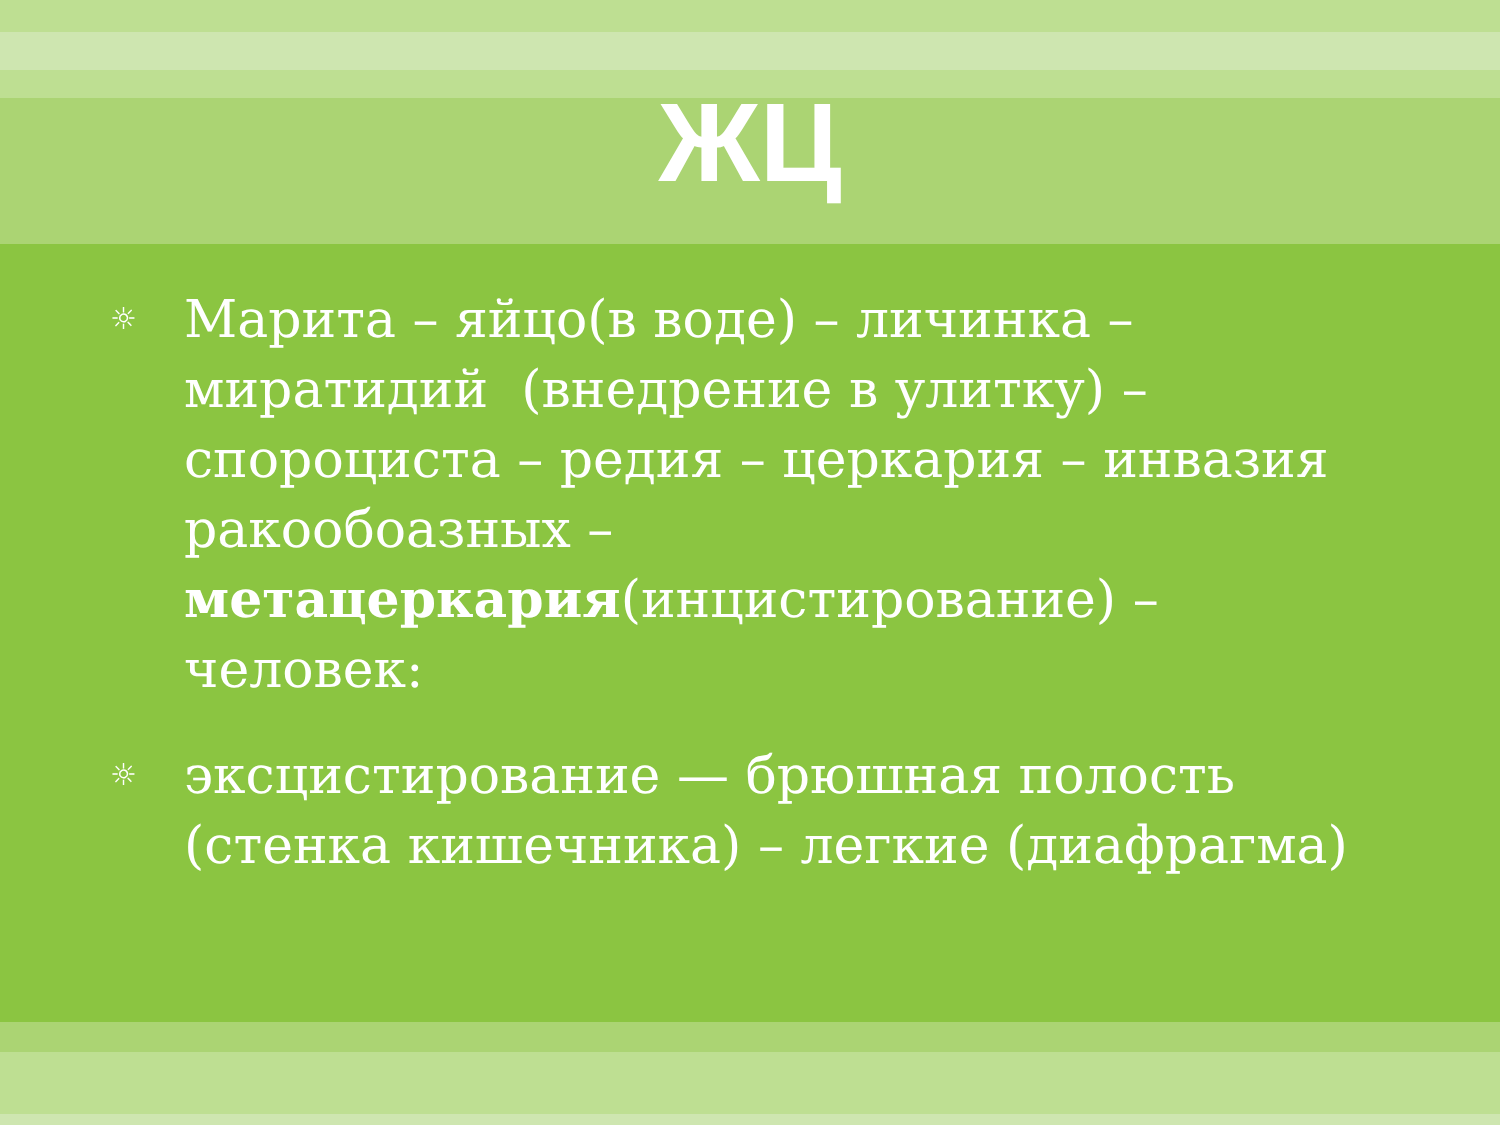ЖЦ
☼ Марита – яйцо(в воде) – личинка – миратидий (внедрение в улитку) – спороциста – редия – церкария – инвазия ракообоазных – метацеркария(инцистирование) – человек:
☼ эксцистирование — брюшная полость (стенка кишечника) – легкие (диафрагма)